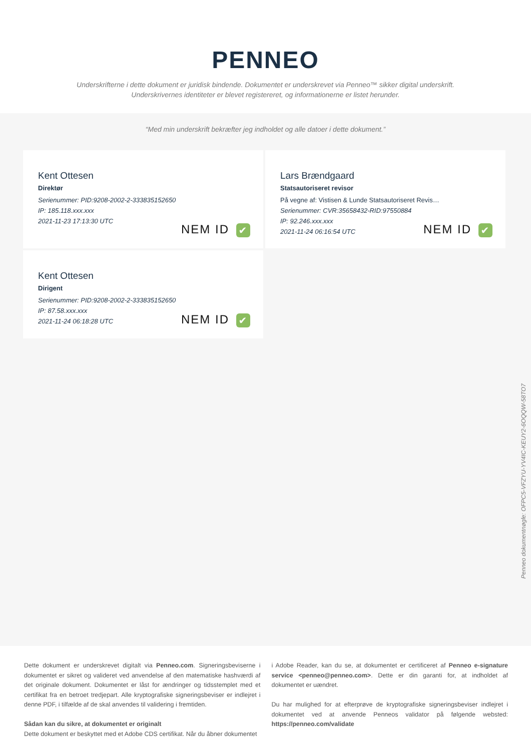PENNEO
Underskrifterne i dette dokument er juridisk bindende. Dokumentet er underskrevet via Penneo™ sikker digital underskrift.
Underskrivernes identiteter er blevet registereret, og informationerne er listet herunder.
“Med min underskrift bekræfter jeg indholdet og alle datoer i dette dokument.”
Kent Ottesen
Direktør
Serienummer: PID:9208-2002-2-333835152650
IP: 185.118.xxx.xxx
2021-11-23 17:13:30 UTC
NEM ID ✔
Lars Brændgaard
Statsautoriseret revisor
På vegne af: Vistisen & Lunde Statsautoriseret Revis…
Serienummer: CVR:35658432-RID:97550884
IP: 92.246.xxx.xxx
2021-11-24 06:16:54 UTC
NEM ID ✔
Kent Ottesen
Dirigent
Serienummer: PID:9208-2002-2-333835152650
IP: 87.58.xxx.xxx
2021-11-24 06:18:28 UTC
NEM ID ✔
Penneo dokumentnøgle: OFPC5-VFZYU-YV4IC-KEUY2-6OQQW-58TO7
Dette dokument er underskrevet digitalt via Penneo.com. Signeringsbeviserne i dokumentet er sikret og valideret ved anvendelse af den matematiske hashværdi af det originale dokument. Dokumentet er låst for ændringer og tidsstemplet med et certifikat fra en betroet tredjepart. Alle kryptografiske signeringsbeviser er indlejret i denne PDF, i tilfælde af de skal anvendes til validering i fremtiden.
Sådan kan du sikre, at dokumentet er originalt
Dette dokument er beskyttet med et Adobe CDS certifikat. Når du åbner dokumentet
i Adobe Reader, kan du se, at dokumentet er certificeret af Penneo e-signature service <penneo@penneo.com>. Dette er din garanti for, at indholdet af dokumentet er uændret.
Du har mulighed for at efterprøve de kryptografiske signeringsbeviser indlejret i dokumentet ved at anvende Penneos validator på følgende websted: https://penneo.com/validate